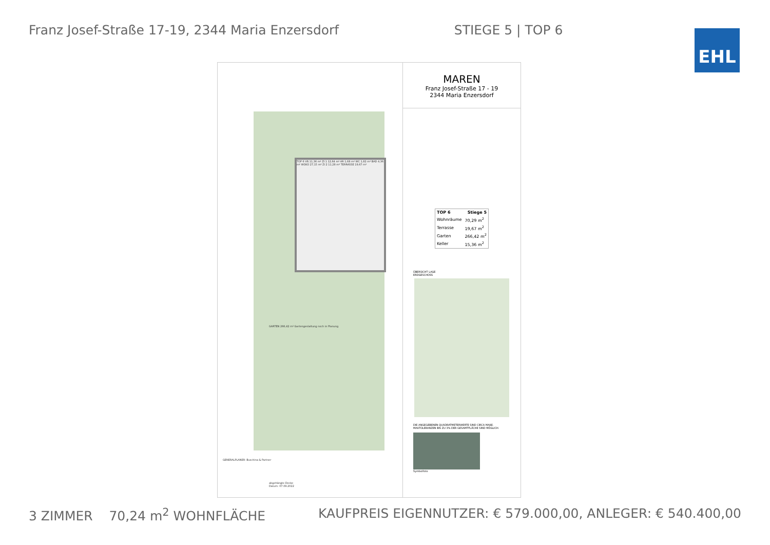Franz Josef-Straße 17-19, 2344 Maria Enzersdorf STIEGE 5 | TOP 6
EHL
TOP 6 VR 11,36 m² ZI 1 12,64 m² AR 1,68 m² WC 1,82 m² BAD 4,36 m² WOKÜ 27,15 m² ZI 2 11,28 m² TERRASSE 19,67 m²
GARTEN 266,42 m² Gartengestaltung noch in Planung
GENERALPLANER: Buschina & Partner
abgehängte Decke
Datum: 07.09.2022
MAREN
Franz Josef-Straße 17 - 19
2344 Maria Enzersdorf
| TOP 6 | Stiege 5 |
| --- | --- |
| Wohnräume | 70,29 m<sup>2</sup> |
| Terrasse | 19,67 m<sup>2</sup> |
| Garten | 266,42 m<sup>2</sup> |
| Keller | 15,36 m<sup>2</sup> |
ÜBERSICHT LAGE
ERDGESCHOSS
DIE ANGEGEBENEN QUADRATMETERWERTE SIND CIRCA MAßE.
MAßTOLERANZEN BIS ZU 3% DER GESAMTFLÄCHE SIND MÖGLICH.
Symbolfoto
3 ZIMMER 70,24 m<sup>2</sup> WOHNFLÄCHE
KAUFPREIS EIGENNUTZER: € 579.000,00, ANLEGER: € 540.400,00